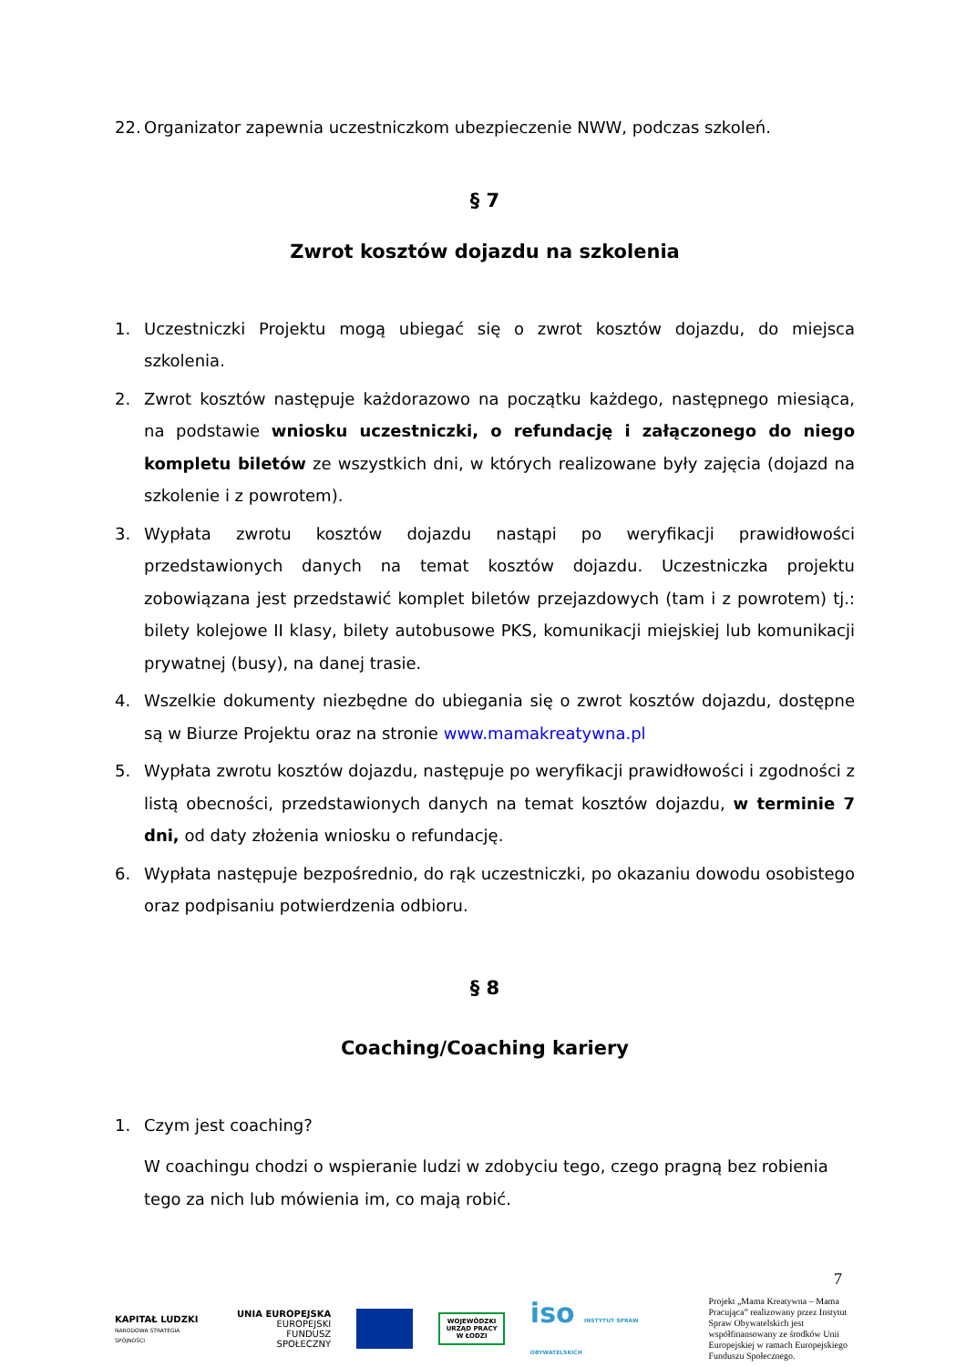22. Organizator zapewnia uczestniczkom ubezpieczenie NWW, podczas szkoleń.
§ 7
Zwrot kosztów dojazdu na szkolenia
1. Uczestniczki Projektu mogą ubiegać się o zwrot kosztów dojazdu, do miejsca szkolenia.
2. Zwrot kosztów następuje każdorazowo na początku każdego, następnego miesiąca, na podstawie wniosku uczestniczki, o refundację i załączonego do niego kompletu biletów ze wszystkich dni, w których realizowane były zajęcia (dojazd na szkolenie i z powrotem).
3. Wypłata zwrotu kosztów dojazdu nastąpi po weryfikacji prawidłowości przedstawionych danych na temat kosztów dojazdu. Uczestniczka projektu zobowiązana jest przedstawić komplet biletów przejazdowych (tam i z powrotem) tj.: bilety kolejowe II klasy, bilety autobusowe PKS, komunikacji miejskiej lub komunikacji prywatnej (busy), na danej trasie.
4. Wszelkie dokumenty niezbędne do ubiegania się o zwrot kosztów dojazdu, dostępne są w Biurze Projektu oraz na stronie www.mamakreatywna.pl
5. Wypłata zwrotu kosztów dojazdu, następuje po weryfikacji prawidłowości i zgodności z listą obecności, przedstawionych danych na temat kosztów dojazdu, w terminie 7 dni, od daty złożenia wniosku o refundację.
6. Wypłata następuje bezpośrednio, do rąk uczestniczki, po okazaniu dowodu osobistego oraz podpisaniu potwierdzenia odbioru.
§ 8
Coaching/Coaching kariery
1. Czym jest coaching?
W coachingu chodzi o wspieranie ludzi w zdobyciu tego, czego pragną bez robienia tego za nich lub mówienia im, co mają robić.
7
KAPITAŁ LUDZKI
NARODOWA STRATEGIA SPÓJNOŚCI
UNIA EUROPEJSKA
EUROPEJSKI
FUNDUSZ SPOŁECZNY
WOJEWÓDZKI URZĄD PRACY W ŁODZI
iso INSTYTUT SPRAW OBYWATELSKICH
Projekt „Mama Kreatywna – Mama Pracująca” realizowany przez Instytut Spraw Obywatelskich jest współfinansowany ze środków Unii Europejskiej w ramach Europejskiego Funduszu Społecznego.